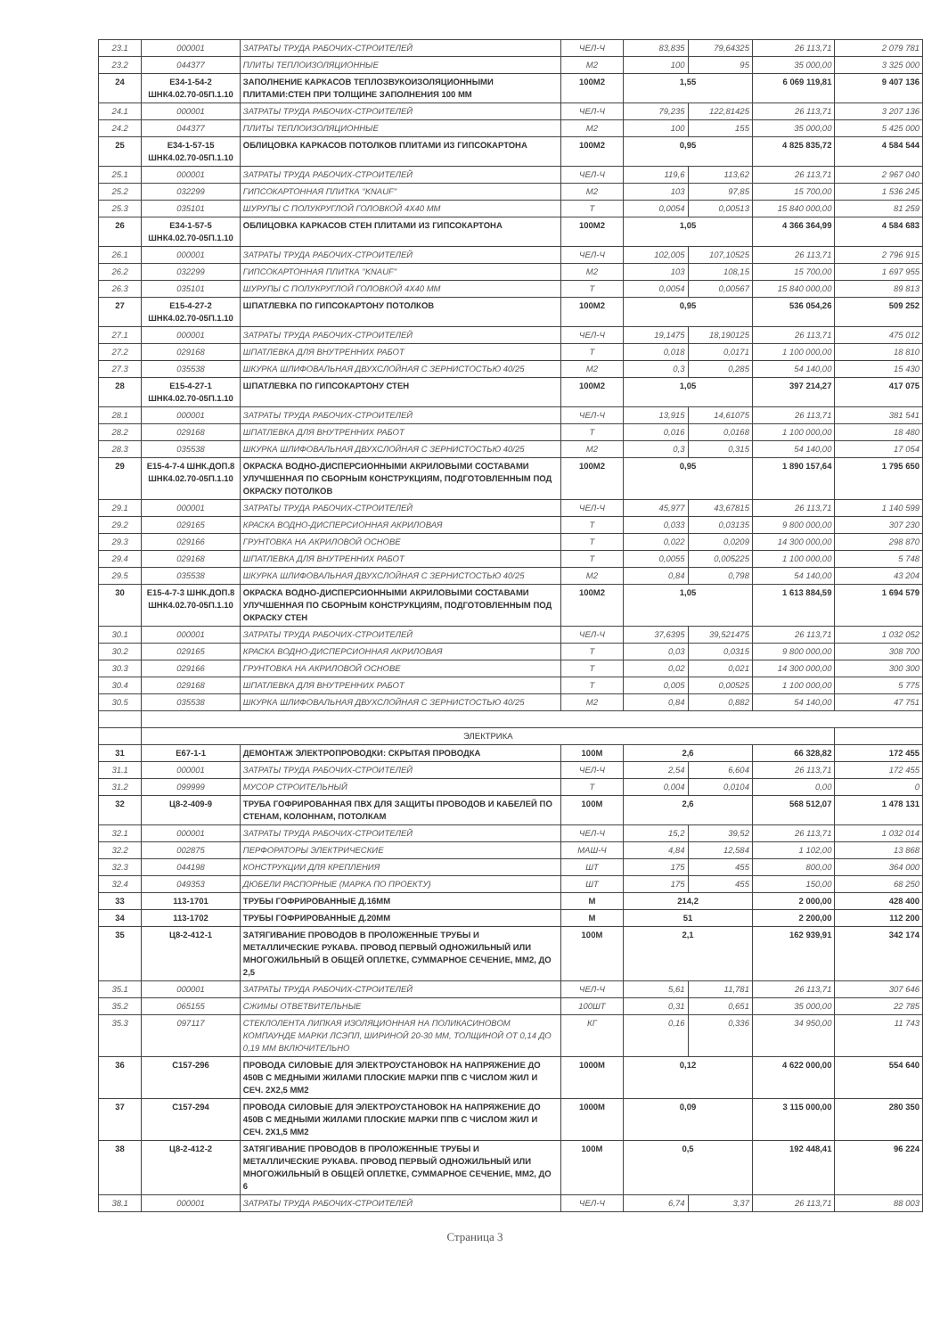| 23.1 | 000001 | ЗАТРАТЫ ТРУДА РАБОЧИХ-СТРОИТЕЛЕЙ | ЧЕЛ-Ч | 83,835 | 79,64325 | 26 113,71 | 2 079 781 |
| 23.2 | 044377 | ПЛИТЫ ТЕПЛОИЗОЛЯЦИОННЫЕ | М2 | 100 | 95 | 35 000,00 | 3 325 000 |
| 24 | Е34-1-54-2 ШНК4.02.70-05П.1.10 | ЗАПОЛНЕНИЕ КАРКАСОВ ТЕПЛОЗВУКОИЗОЛЯЦИОННЫМИ ПЛИТАМИ:СТЕН ПРИ ТОЛЩИНЕ ЗАПОЛНЕНИЯ 100 ММ | 100М2 | 1,55 | | 6 069 119,81 | 9 407 136 |
| 24.1 | 000001 | ЗАТРАТЫ ТРУДА РАБОЧИХ-СТРОИТЕЛЕЙ | ЧЕЛ-Ч | 79,235 | 122,81425 | 26 113,71 | 3 207 136 |
| 24.2 | 044377 | ПЛИТЫ ТЕПЛОИЗОЛЯЦИОННЫЕ | М2 | 100 | 155 | 35 000,00 | 5 425 000 |
| 25 | Е34-1-57-15 ШНК4.02.70-05П.1.10 | ОБЛИЦОВКА КАРКАСОВ ПОТОЛКОВ ПЛИТАМИ ИЗ ГИПСОКАРТОНА | 100М2 | 0,95 | | 4 825 835,72 | 4 584 544 |
| 25.1 | 000001 | ЗАТРАТЫ ТРУДА РАБОЧИХ-СТРОИТЕЛЕЙ | ЧЕЛ-Ч | 119,6 | 113,62 | 26 113,71 | 2 967 040 |
| 25.2 | 032299 | ГИПСОКАРТОННАЯ ПЛИТКА "KNAUF" | М2 | 103 | 97,85 | 15 700,00 | 1 536 245 |
| 25.3 | 035101 | ШУРУПЫ С ПОЛУКРУГЛОЙ ГОЛОВКОЙ 4Х40 ММ | Т | 0,0054 | 0,00513 | 15 840 000,00 | 81 259 |
| 26 | Е34-1-57-5 ШНК4.02.70-05П.1.10 | ОБЛИЦОВКА КАРКАСОВ СТЕН ПЛИТАМИ ИЗ ГИПСОКАРТОНА | 100М2 | 1,05 | | 4 366 364,99 | 4 584 683 |
| 26.1 | 000001 | ЗАТРАТЫ ТРУДА РАБОЧИХ-СТРОИТЕЛЕЙ | ЧЕЛ-Ч | 102,005 | 107,10525 | 26 113,71 | 2 796 915 |
| 26.2 | 032299 | ГИПСОКАРТОННАЯ ПЛИТКА "KNAUF" | М2 | 103 | 108,15 | 15 700,00 | 1 697 955 |
| 26.3 | 035101 | ШУРУПЫ С ПОЛУКРУГЛОЙ ГОЛОВКОЙ 4Х40 ММ | Т | 0,0054 | 0,00567 | 15 840 000,00 | 89 813 |
| 27 | Е15-4-27-2 ШНК4.02.70-05П.1.10 | ШПАТЛЕВКА ПО ГИПСОКАРТОНУ ПОТОЛКОВ | 100М2 | 0,95 | | 536 054,26 | 509 252 |
| 27.1 | 000001 | ЗАТРАТЫ ТРУДА РАБОЧИХ-СТРОИТЕЛЕЙ | ЧЕЛ-Ч | 19,1475 | 18,190125 | 26 113,71 | 475 012 |
| 27.2 | 029168 | ШПАТЛЕВКА ДЛЯ ВНУТРЕННИХ РАБОТ | Т | 0,018 | 0,0171 | 1 100 000,00 | 18 810 |
| 27.3 | 035538 | ШКУРКА ШЛИФОВАЛЬНАЯ ДВУХСЛОЙНАЯ С ЗЕРНИСТОСТЬЮ 40/25 | М2 | 0,3 | 0,285 | 54 140,00 | 15 430 |
| 28 | Е15-4-27-1 ШНК4.02.70-05П.1.10 | ШПАТЛЕВКА ПО ГИПСОКАРТОНУ СТЕН | 100М2 | 1,05 | | 397 214,27 | 417 075 |
| 28.1 | 000001 | ЗАТРАТЫ ТРУДА РАБОЧИХ-СТРОИТЕЛЕЙ | ЧЕЛ-Ч | 13,915 | 14,61075 | 26 113,71 | 381 541 |
| 28.2 | 029168 | ШПАТЛЕВКА ДЛЯ ВНУТРЕННИХ РАБОТ | Т | 0,016 | 0,0168 | 1 100 000,00 | 18 480 |
| 28.3 | 035538 | ШКУРКА ШЛИФОВАЛЬНАЯ ДВУХСЛОЙНАЯ С ЗЕРНИСТОСТЬЮ 40/25 | М2 | 0,3 | 0,315 | 54 140,00 | 17 054 |
| 29 | Е15-4-7-4 ШНК.ДОП.8 ШНК4.02.70-05П.1.10 | ОКРАСКА ВОДНО-ДИСПЕРСИОННЫМИ АКРИЛОВЫМИ СОСТАВАМИ УЛУЧШЕННАЯ ПО СБОРНЫМ КОНСТРУКЦИЯМ, ПОДГОТОВЛЕННЫМ ПОД ОКРАСКУ ПОТОЛКОВ | 100М2 | 0,95 | | 1 890 157,64 | 1 795 650 |
| 29.1 | 000001 | ЗАТРАТЫ ТРУДА РАБОЧИХ-СТРОИТЕЛЕЙ | ЧЕЛ-Ч | 45,977 | 43,67815 | 26 113,71 | 1 140 599 |
| 29.2 | 029165 | КРАСКА ВОДНО-ДИСПЕРСИОННАЯ АКРИЛОВАЯ | Т | 0,033 | 0,03135 | 9 800 000,00 | 307 230 |
| 29.3 | 029166 | ГРУНТОВКА НА АКРИЛОВОЙ ОСНОВЕ | Т | 0,022 | 0,0209 | 14 300 000,00 | 298 870 |
| 29.4 | 029168 | ШПАТЛЕВКА ДЛЯ ВНУТРЕННИХ РАБОТ | Т | 0,0055 | 0,005225 | 1 100 000,00 | 5 748 |
| 29.5 | 035538 | ШКУРКА ШЛИФОВАЛЬНАЯ ДВУХСЛОЙНАЯ С ЗЕРНИСТОСТЬЮ 40/25 | М2 | 0,84 | 0,798 | 54 140,00 | 43 204 |
| 30 | Е15-4-7-3 ШНК.ДОП.8 ШНК4.02.70-05П.1.10 | ОКРАСКА ВОДНО-ДИСПЕРСИОННЫМИ АКРИЛОВЫМИ СОСТАВАМИ УЛУЧШЕННАЯ ПО СБОРНЫМ КОНСТРУКЦИЯМ, ПОДГОТОВЛЕННЫМ ПОД ОКРАСКУ СТЕН | 100М2 | 1,05 | | 1 613 884,59 | 1 694 579 |
| 30.1 | 000001 | ЗАТРАТЫ ТРУДА РАБОЧИХ-СТРОИТЕЛЕЙ | ЧЕЛ-Ч | 37,6395 | 39,521475 | 26 113,71 | 1 032 052 |
| 30.2 | 029165 | КРАСКА ВОДНО-ДИСПЕРСИОННАЯ АКРИЛОВАЯ | Т | 0,03 | 0,0315 | 9 800 000,00 | 308 700 |
| 30.3 | 029166 | ГРУНТОВКА НА АКРИЛОВОЙ ОСНОВЕ | Т | 0,02 | 0,021 | 14 300 000,00 | 300 300 |
| 30.4 | 029168 | ШПАТЛЕВКА ДЛЯ ВНУТРЕННИХ РАБОТ | Т | 0,005 | 0,00525 | 1 100 000,00 | 5 775 |
| 30.5 | 035538 | ШКУРКА ШЛИФОВАЛЬНАЯ ДВУХСЛОЙНАЯ С ЗЕРНИСТОСТЬЮ 40/25 | М2 | 0,84 | 0,882 | 54 140,00 | 47 751 |
| | ЭЛЕКТРИКА | | | | | | |
| 31 | Е67-1-1 | ДЕМОНТАЖ ЭЛЕКТРОПРОВОДКИ: СКРЫТАЯ ПРОВОДКА | 100М | 2,6 | | 66 328,82 | 172 455 |
| 31.1 | 000001 | ЗАТРАТЫ ТРУДА РАБОЧИХ-СТРОИТЕЛЕЙ | ЧЕЛ-Ч | 2,54 | 6,604 | 26 113,71 | 172 455 |
| 31.2 | 099999 | МУСОР СТРОИТЕЛЬНЫЙ | Т | 0,004 | 0,0104 | 0,00 | 0 |
| 32 | Ц8-2-409-9 | ТРУБА ГОФРИРОВАННАЯ ПВХ ДЛЯ ЗАЩИТЫ ПРОВОДОВ И КАБЕЛЕЙ ПО СТЕНАМ, КОЛОННАМ, ПОТОЛКАМ | 100М | 2,6 | | 568 512,07 | 1 478 131 |
| 32.1 | 000001 | ЗАТРАТЫ ТРУДА РАБОЧИХ-СТРОИТЕЛЕЙ | ЧЕЛ-Ч | 15,2 | 39,52 | 26 113,71 | 1 032 014 |
| 32.2 | 002875 | ПЕРФОРАТОРЫ ЭЛЕКТРИЧЕСКИЕ | МАШ-Ч | 4,84 | 12,584 | 1 102,00 | 13 868 |
| 32.3 | 044198 | КОНСТРУКЦИИ ДЛЯ КРЕПЛЕНИЯ | ШТ | 175 | 455 | 800,00 | 364 000 |
| 32.4 | 049353 | ДЮБЕЛИ РАСПОРНЫЕ (МАРКА ПО ПРОЕКТУ) | ШТ | 175 | 455 | 150,00 | 68 250 |
| 33 | 113-1701 | ТРУБЫ ГОФРИРОВАННЫЕ Д.16ММ | М | 214,2 | | 2 000,00 | 428 400 |
| 34 | 113-1702 | ТРУБЫ ГОФРИРОВАННЫЕ Д.20ММ | М | 51 | | 2 200,00 | 112 200 |
| 35 | Ц8-2-412-1 | ЗАТЯГИВАНИЕ ПРОВОДОВ В ПРОЛОЖЕННЫЕ ТРУБЫ И МЕТАЛЛИЧЕСКИЕ РУКАВА. ПРОВОД ПЕРВЫЙ ОДНОЖИЛЬНЫЙ ИЛИ МНОГОЖИЛЬНЫЙ В ОБЩЕЙ ОПЛЕТКЕ, СУММАРНОЕ СЕЧЕНИЕ, ММ2, ДО 2,5 | 100М | 2,1 | | 162 939,91 | 342 174 |
| 35.1 | 000001 | ЗАТРАТЫ ТРУДА РАБОЧИХ-СТРОИТЕЛЕЙ | ЧЕЛ-Ч | 5,61 | 11,781 | 26 113,71 | 307 646 |
| 35.2 | 065155 | СЖИМЫ ОТВЕТВИТЕЛЬНЫЕ | 100ШТ | 0,31 | 0,651 | 35 000,00 | 22 785 |
| 35.3 | 097117 | СТЕКЛОЛЕНТА ЛИПКАЯ ИЗОЛЯЦИОННАЯ НА ПОЛИКАСИНОВОМ КОМПАУНДЕ МАРКИ ЛСЭПЛ, ШИРИНОЙ 20-30 ММ, ТОЛЩИНОЙ ОТ 0,14 ДО 0,19 ММ ВКЛЮЧИТЕЛЬНО | КГ | 0,16 | 0,336 | 34 950,00 | 11 743 |
| 36 | С157-296 | ПРОВОДА СИЛОВЫЕ ДЛЯ ЭЛЕКТРОУСТАНОВОК НА НАПРЯЖЕНИЕ ДО 450В С МЕДНЫМИ ЖИЛАМИ ПЛОСКИЕ МАРКИ ППВ С ЧИСЛОМ ЖИЛ И СЕЧ. 2Х2,5 ММ2 | 1000М | 0,12 | | 4 622 000,00 | 554 640 |
| 37 | С157-294 | ПРОВОДА СИЛОВЫЕ ДЛЯ ЭЛЕКТРОУСТАНОВОК НА НАПРЯЖЕНИЕ ДО 450В С МЕДНЫМИ ЖИЛАМИ ПЛОСКИЕ МАРКИ ППВ С ЧИСЛОМ ЖИЛ И СЕЧ. 2Х1,5 ММ2 | 1000М | 0,09 | | 3 115 000,00 | 280 350 |
| 38 | Ц8-2-412-2 | ЗАТЯГИВАНИЕ ПРОВОДОВ В ПРОЛОЖЕННЫЕ ТРУБЫ И МЕТАЛЛИЧЕСКИЕ РУКАВА. ПРОВОД ПЕРВЫЙ ОДНОЖИЛЬНЫЙ ИЛИ МНОГОЖИЛЬНЫЙ В ОБЩЕЙ ОПЛЕТКЕ, СУММАРНОЕ СЕЧЕНИЕ, ММ2, ДО 6 | 100М | 0,5 | | 192 448,41 | 96 224 |
| 38.1 | 000001 | ЗАТРАТЫ ТРУДА РАБОЧИХ-СТРОИТЕЛЕЙ | ЧЕЛ-Ч | 6,74 | 3,37 | 26 113,71 | 88 003 |
Страница 3